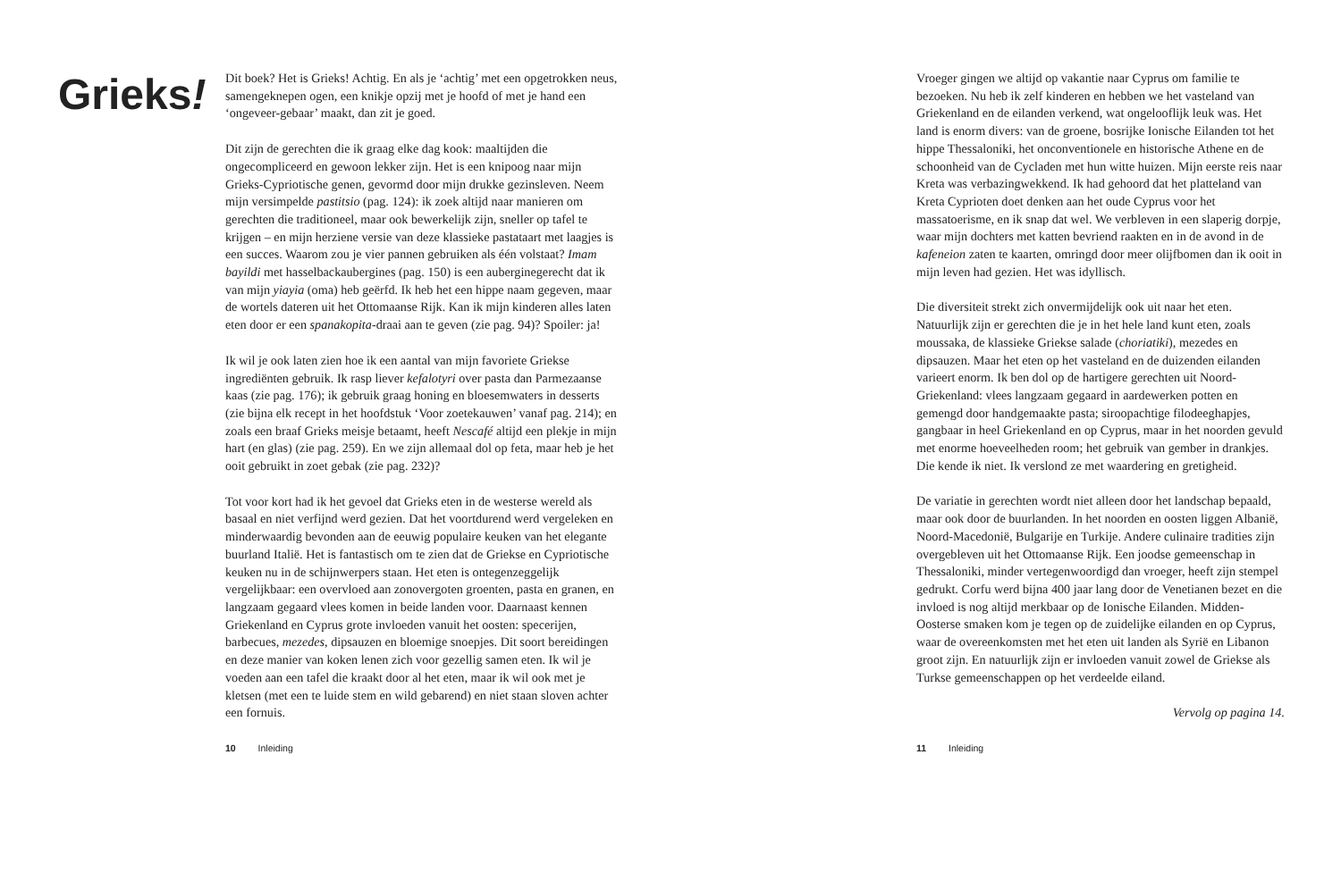Grieks!
Dit boek? Het is Grieks! Achtig. En als je ‘achtig’ met een opgetrokken neus, samengeknepen ogen, een knikje opzij met je hoofd of met je hand een ‘ongeveer-gebaar’ maakt, dan zit je goed.
Dit zijn de gerechten die ik graag elke dag kook: maaltijden die ongecompliceerd en gewoon lekker zijn. Het is een knipoog naar mijn Grieks-Cypriotische genen, gevormd door mijn drukke gezinsleven. Neem mijn versimpelde pastitsio (pag. 124): ik zoek altijd naar manieren om gerechten die traditioneel, maar ook bewerkelijk zijn, sneller op tafel te krijgen – en mijn herziene versie van deze klassieke pastataart met laagjes is een succes. Waarom zou je vier pannen gebruiken als één volstaat? Imam bayildi met hasselbackaubergines (pag. 150) is een auberginegerecht dat ik van mijn yiayia (oma) heb geërfd. Ik heb het een hippe naam gegeven, maar de wortels dateren uit het Ottomaanse Rijk. Kan ik mijn kinderen alles laten eten door er een spanakopita-draai aan te geven (zie pag. 94)? Spoiler: ja!
Ik wil je ook laten zien hoe ik een aantal van mijn favoriete Griekse ingrediënten gebruik. Ik rasp liever kefalotyri over pasta dan Parmezaanse kaas (zie pag. 176); ik gebruik graag honing en bloesemwaters in desserts (zie bijna elk recept in het hoofdstuk ‘Voor zoetekauwen’ vanaf pag. 214); en zoals een braaf Grieks meisje betaamt, heeft Nescafé altijd een plekje in mijn hart (en glas) (zie pag. 259). En we zijn allemaal dol op feta, maar heb je het ooit gebruikt in zoet gebak (zie pag. 232)?
Tot voor kort had ik het gevoel dat Grieks eten in de westerse wereld als basaal en niet verfijnd werd gezien. Dat het voortdurend werd vergeleken en minderwaardig bevonden aan de eeuwig populaire keuken van het elegante buurland Italië. Het is fantastisch om te zien dat de Griekse en Cypriotische keuken nu in de schijnwerpers staan. Het eten is ontegenzeggelijk vergelijkbaar: een overvloed aan zonovergoten groenten, pasta en granen, en langzaam gegaard vlees komen in beide landen voor. Daarnaast kennen Griekenland en Cyprus grote invloeden vanuit het oosten: specerijen, barbecues, mezedes, dipsauzen en bloemige snoepjes. Dit soort bereidingen en deze manier van koken lenen zich voor gezellig samen eten. Ik wil je voeden aan een tafel die kraakt door al het eten, maar ik wil ook met je kletsen (met een te luide stem en wild gebarend) en niet staan sloven achter een fornuis.
10 Inleiding
Vroeger gingen we altijd op vakantie naar Cyprus om familie te bezoeken. Nu heb ik zelf kinderen en hebben we het vasteland van Griekenland en de eilanden verkend, wat ongelooflijk leuk was. Het land is enorm divers: van de groene, bosrijke Ionische Eilanden tot het hippe Thessaloniki, het onconventionele en historische Athene en de schoonheid van de Cycladen met hun witte huizen. Mijn eerste reis naar Kreta was verbazingwekkend. Ik had gehoord dat het platteland van Kreta Cyprioten doet denken aan het oude Cyprus voor het massatoerisme, en ik snap dat wel. We verbleven in een slaperig dorpje, waar mijn dochters met katten bevriend raakten en in de avond in de kafeneion zaten te kaarten, omringd door meer olijfbomen dan ik ooit in mijn leven had gezien. Het was idyllisch.
Die diversiteit strekt zich onvermijdelijk ook uit naar het eten. Natuurlijk zijn er gerechten die je in het hele land kunt eten, zoals moussaka, de klassieke Griekse salade (choriatiki), mezedes en dipsauzen. Maar het eten op het vasteland en de duizenden eilanden varieert enorm. Ik ben dol op de hartigere gerechten uit Noord-Griekenland: vlees langzaam gegaard in aardewerken potten en gemengd door handgemaakte pasta; siroopachtige filodeeghapjes, gangbaar in heel Griekenland en op Cyprus, maar in het noorden gevuld met enorme hoeveelheden room; het gebruik van gember in drankjes. Die kende ik niet. Ik verslond ze met waardering en gretigheid.
De variatie in gerechten wordt niet alleen door het landschap bepaald, maar ook door de buurlanden. In het noorden en oosten liggen Albanië, Noord-Macedonië, Bulgarije en Turkije. Andere culinaire tradities zijn overgebleven uit het Ottomaanse Rijk. Een joodse gemeenschap in Thessaloniki, minder vertegenwoordigd dan vroeger, heeft zijn stempel gedrukt. Corfu werd bijna 400 jaar lang door de Venetianen bezet en die invloed is nog altijd merkbaar op de Ionische Eilanden. Midden-Oosterse smaken kom je tegen op de zuidelijke eilanden en op Cyprus, waar de overeenkomsten met het eten uit landen als Syrië en Libanon groot zijn. En natuurlijk zijn er invloeden vanuit zowel de Griekse als Turkse gemeenschappen op het verdeelde eiland.
Vervolg op pagina 14.
11 Inleiding